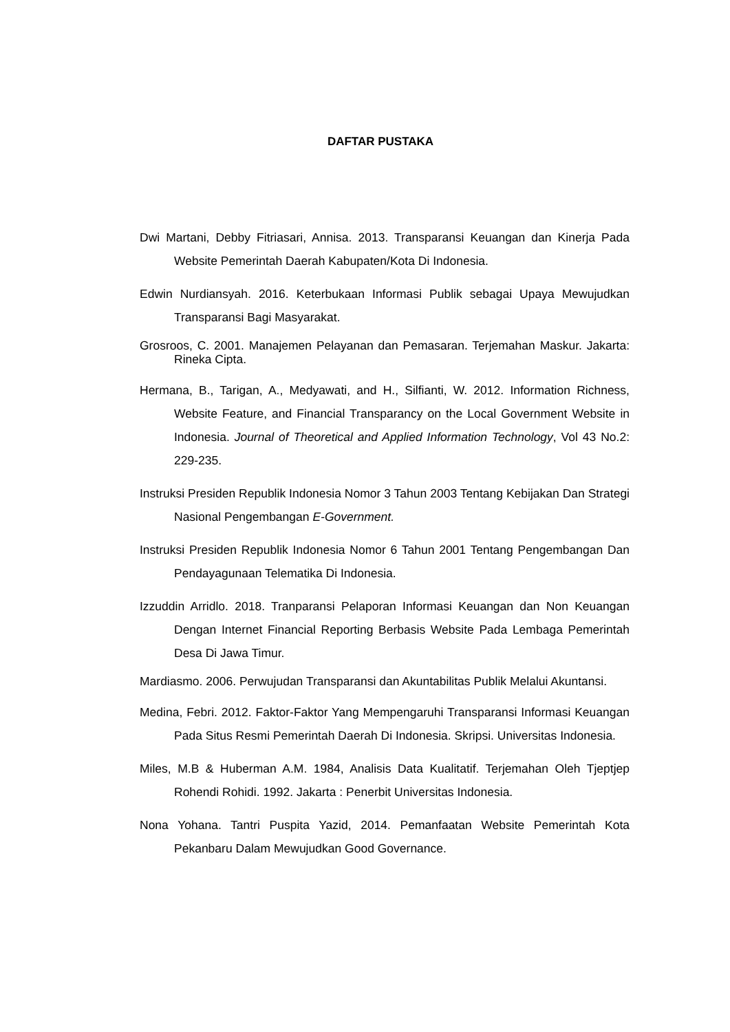DAFTAR PUSTAKA
Dwi Martani, Debby Fitriasari, Annisa. 2013. Transparansi Keuangan dan Kinerja Pada Website Pemerintah Daerah Kabupaten/Kota Di Indonesia.
Edwin Nurdiansyah. 2016. Keterbukaan Informasi Publik sebagai Upaya Mewujudkan Transparansi Bagi Masyarakat.
Grosroos, C. 2001. Manajemen Pelayanan dan Pemasaran. Terjemahan Maskur. Jakarta: Rineka Cipta.
Hermana, B., Tarigan, A., Medyawati, and H., Silfianti, W. 2012. Information Richness, Website Feature, and Financial Transparancy on the Local Government Website in Indonesia. Journal of Theoretical and Applied Information Technology, Vol 43 No.2: 229-235.
Instruksi Presiden Republik Indonesia Nomor 3 Tahun 2003 Tentang Kebijakan Dan Strategi Nasional Pengembangan E-Government.
Instruksi Presiden Republik Indonesia Nomor 6 Tahun 2001 Tentang Pengembangan Dan Pendayagunaan Telematika Di Indonesia.
Izzuddin Arridlo. 2018. Tranparansi Pelaporan Informasi Keuangan dan Non Keuangan Dengan Internet Financial Reporting Berbasis Website Pada Lembaga Pemerintah Desa Di Jawa Timur.
Mardiasmo. 2006. Perwujudan Transparansi dan Akuntabilitas Publik Melalui Akuntansi.
Medina, Febri. 2012. Faktor-Faktor Yang Mempengaruhi Transparansi Informasi Keuangan Pada Situs Resmi Pemerintah Daerah Di Indonesia. Skripsi. Universitas Indonesia.
Miles, M.B & Huberman A.M. 1984, Analisis Data Kualitatif. Terjemahan Oleh Tjeptjep Rohendi Rohidi. 1992. Jakarta : Penerbit Universitas Indonesia.
Nona Yohana. Tantri Puspita Yazid, 2014. Pemanfaatan Website Pemerintah Kota Pekanbaru Dalam Mewujudkan Good Governance.